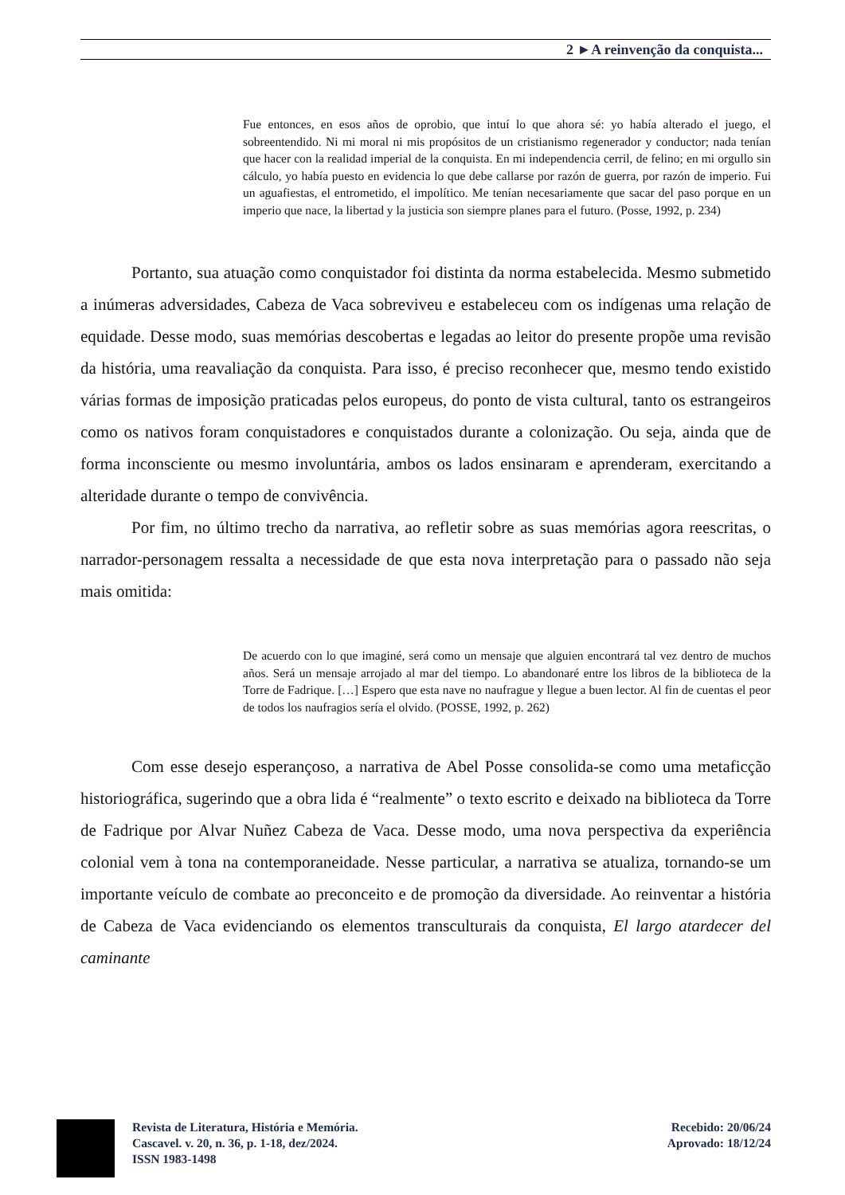2 ►A reinvenção da conquista...
Fue entonces, en esos años de oprobio, que intuí lo que ahora sé: yo había alterado el juego, el sobreentendido. Ni mi moral ni mis propósitos de un cristianismo regenerador y conductor; nada tenían que hacer con la realidad imperial de la conquista. En mi independencia cerril, de felino; en mi orgullo sin cálculo, yo había puesto en evidencia lo que debe callarse por razón de guerra, por razón de imperio. Fui un aguafiestas, el entrometido, el impolítico. Me tenían necesariamente que sacar del paso porque en un imperio que nace, la libertad y la justicia son siempre planes para el futuro. (Posse, 1992, p. 234)
Portanto, sua atuação como conquistador foi distinta da norma estabelecida. Mesmo submetido a inúmeras adversidades, Cabeza de Vaca sobreviveu e estabeleceu com os indígenas uma relação de equidade. Desse modo, suas memórias descobertas e legadas ao leitor do presente propõe uma revisão da história, uma reavaliação da conquista. Para isso, é preciso reconhecer que, mesmo tendo existido várias formas de imposição praticadas pelos europeus, do ponto de vista cultural, tanto os estrangeiros como os nativos foram conquistadores e conquistados durante a colonização. Ou seja, ainda que de forma inconsciente ou mesmo involuntária, ambos os lados ensinaram e aprenderam, exercitando a alteridade durante o tempo de convivência.
Por fim, no último trecho da narrativa, ao refletir sobre as suas memórias agora reescritas, o narrador-personagem ressalta a necessidade de que esta nova interpretação para o passado não seja mais omitida:
De acuerdo con lo que imaginé, será como un mensaje que alguien encontrará tal vez dentro de muchos años. Será un mensaje arrojado al mar del tiempo. Lo abandonaré entre los libros de la biblioteca de la Torre de Fadrique. […] Espero que esta nave no naufrague y llegue a buen lector. Al fin de cuentas el peor de todos los naufragios sería el olvido. (POSSE, 1992, p. 262)
Com esse desejo esperançoso, a narrativa de Abel Posse consolida-se como uma metaficção historiográfica, sugerindo que a obra lida é “realmente” o texto escrito e deixado na biblioteca da Torre de Fadrique por Alvar Nuñez Cabeza de Vaca. Desse modo, uma nova perspectiva da experiência colonial vem à tona na contemporaneidade. Nesse particular, a narrativa se atualiza, tornando-se um importante veículo de combate ao preconceito e de promoção da diversidade. Ao reinventar a história de Cabeza de Vaca evidenciando os elementos transculturais da conquista, El largo atardecer del caminante
Revista de Literatura, História e Memória.
Cascavel. v. 20, n. 36, p. 1-18, dez/2024.
ISSN 1983-1498
Recebido: 20/06/24
Aprovado: 18/12/24